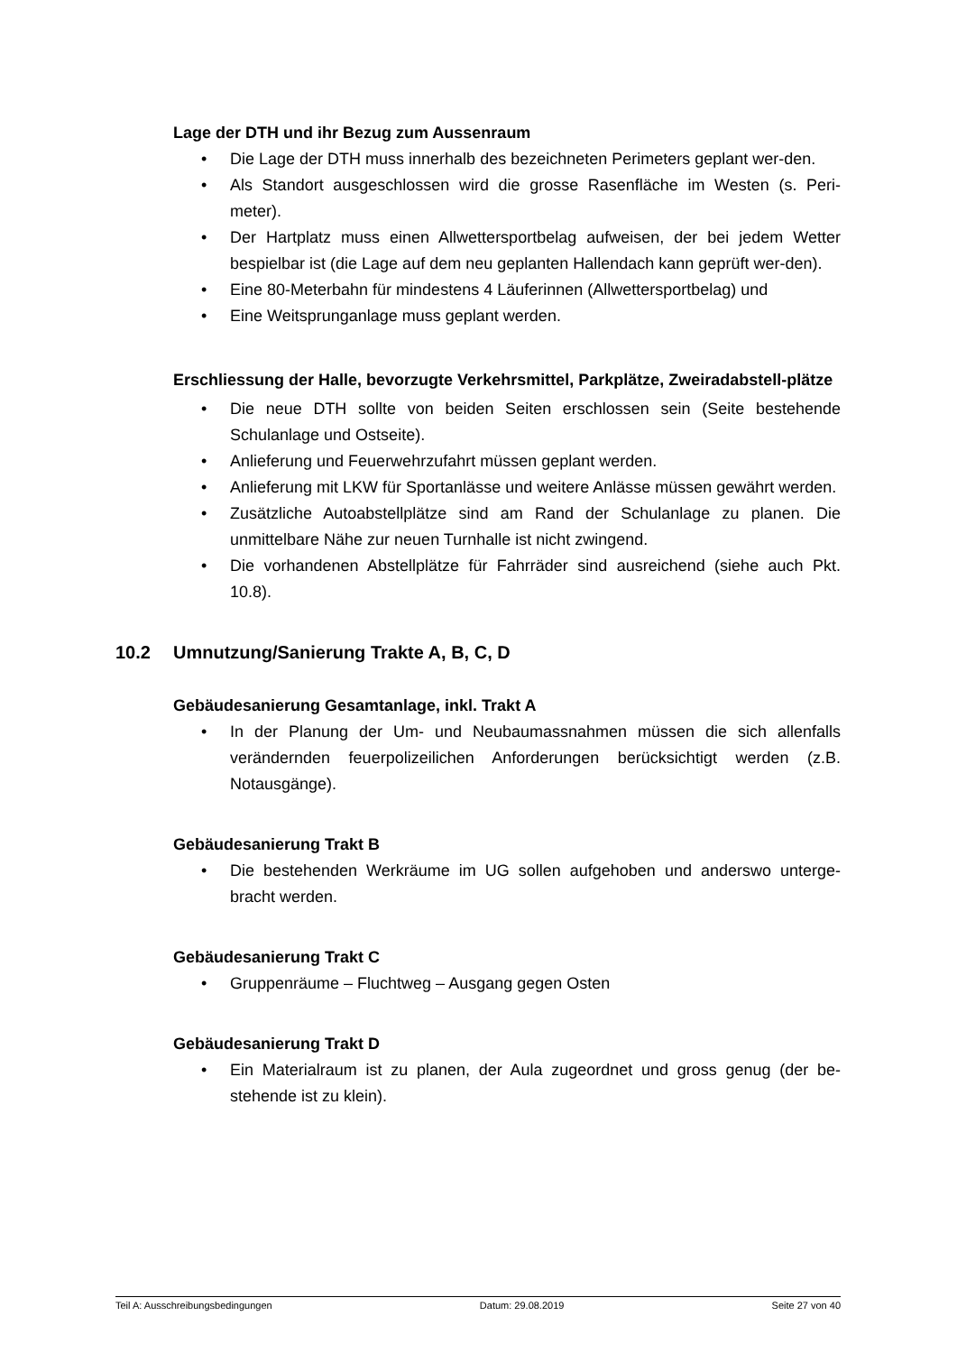Lage der DTH und ihr Bezug zum Aussenraum
• Die Lage der DTH muss innerhalb des bezeichneten Perimeters geplant wer-den.
• Als Standort ausgeschlossen wird die grosse Rasenfläche im Westen (s. Peri-meter).
• Der Hartplatz muss einen Allwettersportbelag aufweisen, der bei jedem Wetter bespielbar ist (die Lage auf dem neu geplanten Hallendach kann geprüft wer-den).
• Eine 80-Meterbahn für mindestens 4 Läuferinnen (Allwettersportbelag) und
• Eine Weitsprunganlage muss geplant werden.
Erschliessung der Halle, bevorzugte Verkehrsmittel, Parkplätze, Zweiradabstell-plätze
• Die neue DTH sollte von beiden Seiten erschlossen sein (Seite bestehende Schulanlage und Ostseite).
• Anlieferung und Feuerwehrzufahrt müssen geplant werden.
• Anlieferung mit LKW für Sportanlässe und weitere Anlässe müssen gewährt werden.
• Zusätzliche Autoabstellplätze sind am Rand der Schulanlage zu planen. Die unmittelbare Nähe zur neuen Turnhalle ist nicht zwingend.
• Die vorhandenen Abstellplätze für Fahrräder sind ausreichend (siehe auch Pkt. 10.8).
10.2 Umnutzung/Sanierung Trakte A, B, C, D
Gebäudesanierung Gesamtanlage, inkl. Trakt A
• In der Planung der Um- und Neubaumassnahmen müssen die sich allenfalls verändernden feuerpolizeilichen Anforderungen berücksichtigt werden (z.B. Notausgänge).
Gebäudesanierung Trakt B
• Die bestehenden Werkräume im UG sollen aufgehoben und anderswo unterge-bracht werden.
Gebäudesanierung Trakt C
• Gruppenräume – Fluchtweg – Ausgang gegen Osten
Gebäudesanierung Trakt D
• Ein Materialraum ist zu planen, der Aula zugeordnet und gross genug (der be-stehende ist zu klein).
Teil A: Ausschreibungsbedingungen Datum: 29.08.2019 Seite 27 von 40